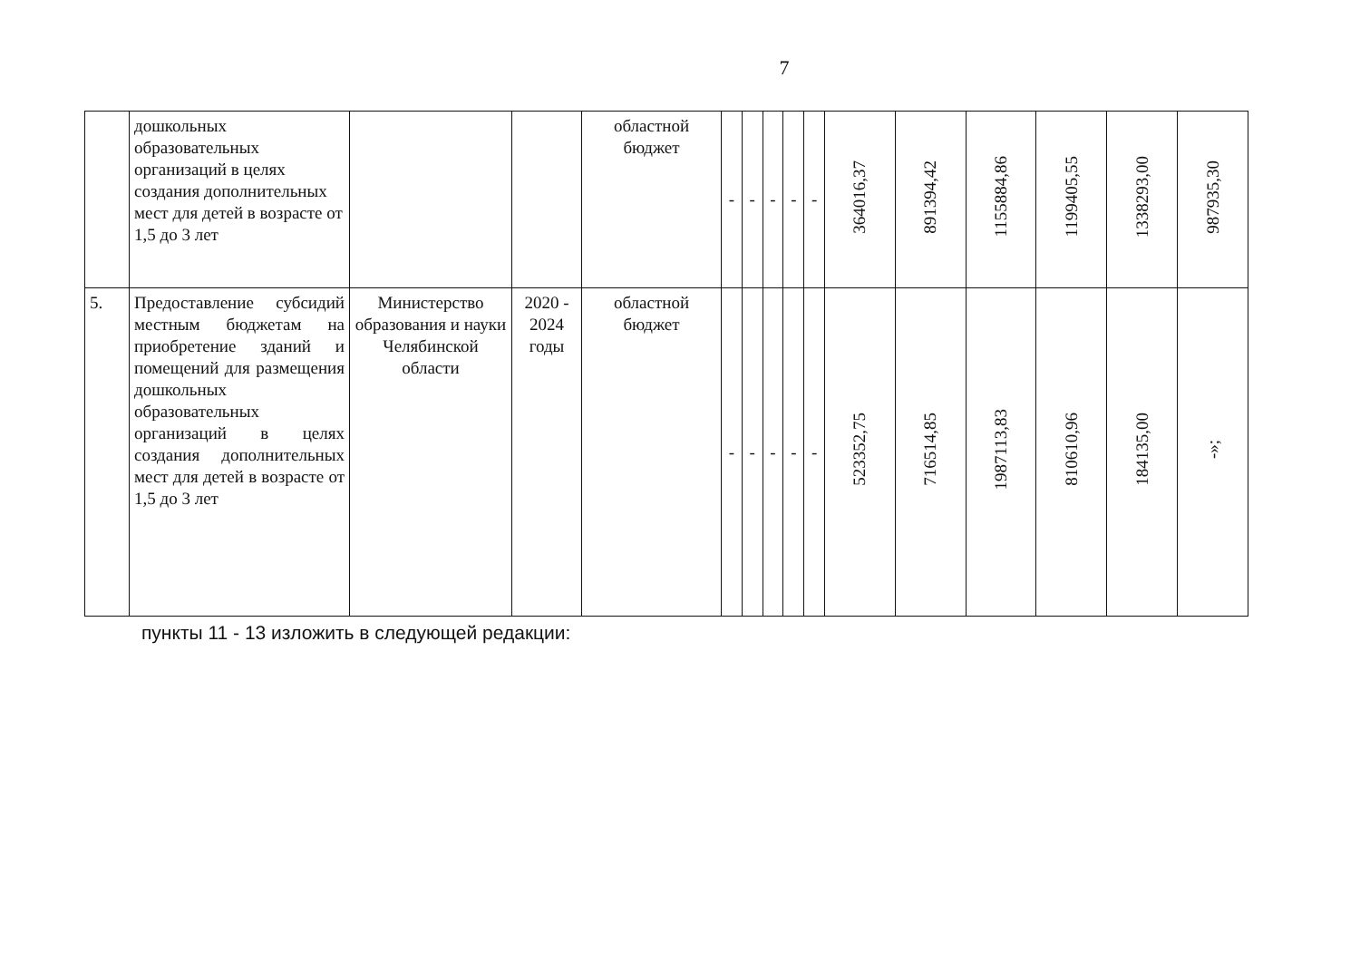7
| | дошкольных образовательных организаций в целях создания дополнительных мест для детей в возрасте от 1,5 до 3 лет | | | областной бюджет | - | - | - | - | - | 364016,37 | 891394,42 | 1155884,86 | 1199405,55 | 1338293,00 | 987935,30 |
| 5. | Предоставление субсидий местным бюджетам на приобретение зданий и помещений для размещения дошкольных образовательных организаций в целях создания дополнительных мест для детей в возрасте от 1,5 до 3 лет | Министерство образования и науки Челябинской области | 2020 - 2024 годы | областной бюджет | - | - | - | - | - | 523352,75 | 716514,85 | 1987113,83 | 810610,96 | 184135,00 | -»; |
пункты 11 - 13 изложить в следующей редакции: